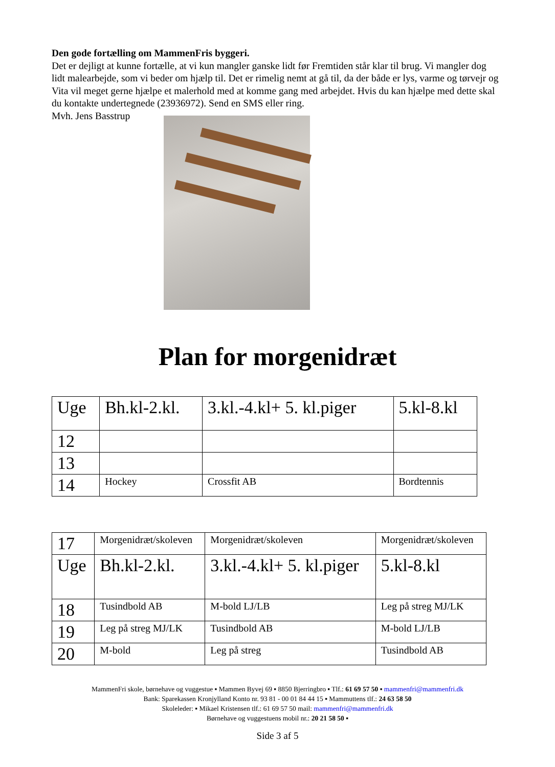Den gode fortælling om MammenFris byggeri.
Det er dejligt at kunne fortælle, at vi kun mangler ganske lidt før Fremtiden står klar til brug. Vi mangler dog lidt malearbejde, som vi beder om hjælp til. Det er rimelig nemt at gå til, da der både er lys, varme og tørvejr og Vita vil meget gerne hjælpe et malerhold med at komme gang med arbejdet. Hvis du kan hjælpe med dette skal du kontakte undertegnede (23936972). Send en SMS eller ring.
Mvh. Jens Basstrup
Plan for morgenidræt
| Uge | Bh.kl-2.kl. | 3.kl.-4.kl+ 5. kl.piger | 5.kl-8.kl |
| 12 | | | |
| 13 | | | |
| 14 | Hockey | Crossfit AB | Bordtennis |
| 17 | Morgenidræt/skoleven | Morgenidræt/skoleven | Morgenidræt/skoleven |
| Uge | Bh.kl-2.kl. | 3.kl.-4.kl+ 5. kl.piger | 5.kl-8.kl |
| 18 | Tusindbold AB | M-bold LJ/LB | Leg på streg MJ/LK |
| 19 | Leg på streg MJ/LK | Tusindbold AB | M-bold LJ/LB |
| 20 | M-bold | Leg på streg | Tusindbold AB |
MammenFri skole, børnehave og vuggestue ▪ Mammen Byvej 69 ▪ 8850 Bjerringbro ▪ Tlf.: 61 69 57 50 ▪ mammenfri@mammenfri.dk
Bank: Sparekassen Kronjylland Konto nr. 93 81 - 00 01 84 44 15 ▪ Mammuttens tlf.: 24 63 58 50
Skoleleder: ▪ Mikael Kristensen tlf.: 61 69 57 50 mail: mammenfri@mammenfri.dk
Børnehave og vuggestuens mobil nr.: 20 21 58 50 ▪
Side 3 af 5